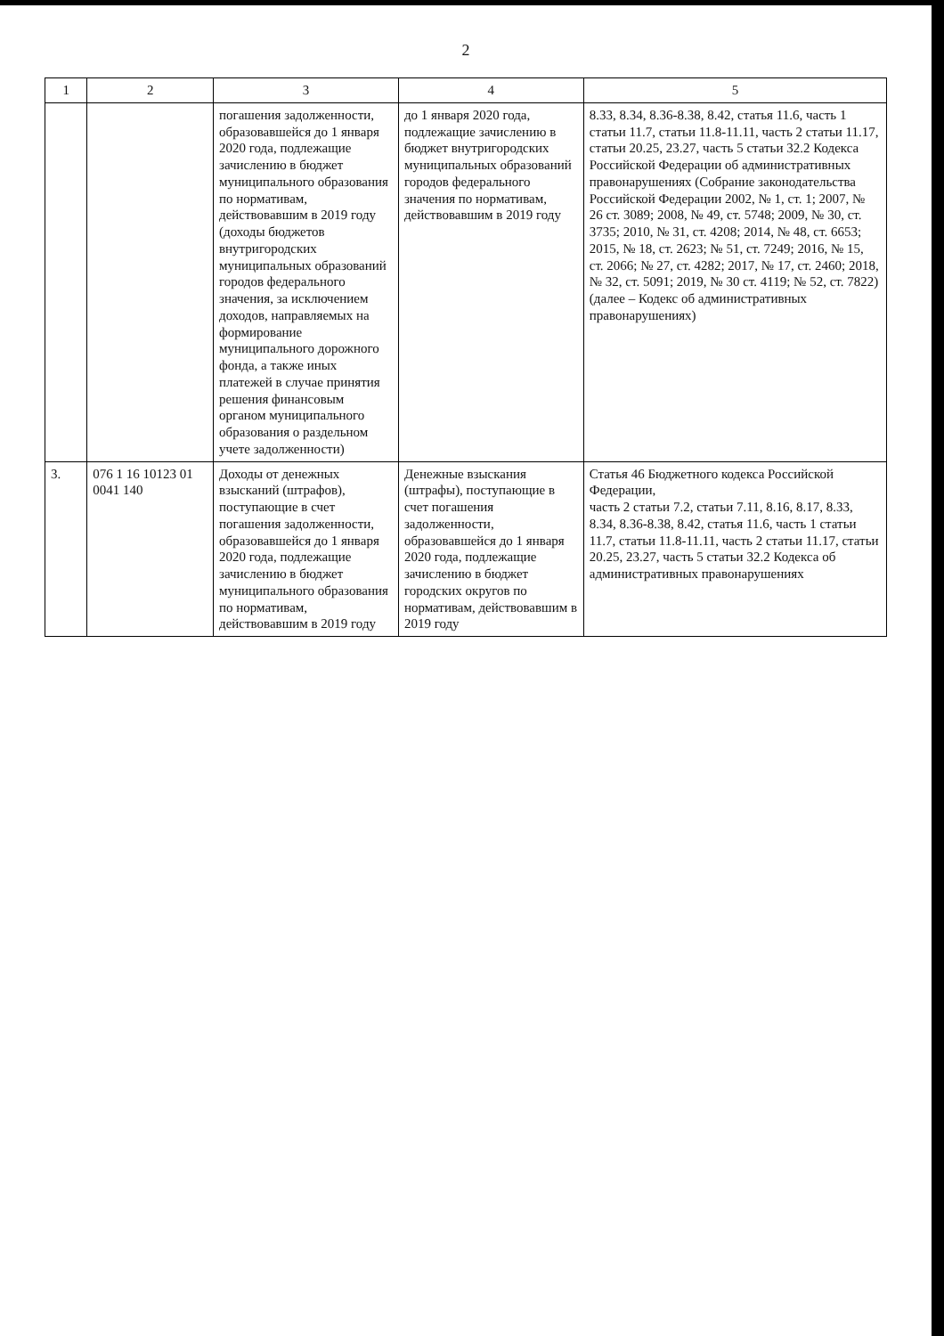2
| 1 | 2 | 3 | 4 | 5 |
| --- | --- | --- | --- | --- |
| | | погашения задолженности, образовавшейся до 1 января 2020 года, подлежащие зачислению в бюджет муниципального образования по нормативам, действовавшим в 2019 году (доходы бюджетов внутригородских муниципальных образований городов федерального значения, за исключением доходов, направляемых на формирование муниципального дорожного фонда, а также иных платежей в случае принятия решения финансовым органом муниципального образования о раздельном учете задолженности) | до 1 января 2020 года, подлежащие зачислению в бюджет внутригородских муниципальных образований городов федерального значения по нормативам, действовавшим в 2019 году | 8.33, 8.34, 8.36-8.38, 8.42, статья 11.6, часть 1 статьи 11.7, статьи 11.8-11.11, часть 2 статьи 11.17, статьи 20.25, 23.27, часть 5 статьи 32.2 Кодекса Российской Федерации об административных правонарушениях (Собрание законодательства Российской Федерации 2002, № 1, ст. 1; 2007, № 26 ст. 3089; 2008, № 49, ст. 5748; 2009, № 30, ст. 3735; 2010, № 31, ст. 4208; 2014, № 48, ст. 6653; 2015, № 18, ст. 2623; № 51, ст. 7249; 2016, № 15, ст. 2066; № 27, ст. 4282; 2017, № 17, ст. 2460; 2018, № 32, ст. 5091; 2019, № 30 ст. 4119; № 52, ст. 7822) (далее – Кодекс об административных правонарушениях) |
| 3. | 076 1 16 10123 01 0041 140 | Доходы от денежных взысканий (штрафов), поступающие в счет погашения задолженности, образовавшейся до 1 января 2020 года, подлежащие зачислению в бюджет муниципального образования по нормативам, действовавшим в 2019 году | Денежные взыскания (штрафы), поступающие в счет погашения задолженности, образовавшейся до 1 января 2020 года, подлежащие зачислению в бюджет городских округов по нормативам, действовавшим в 2019 году | Статья 46 Бюджетного кодекса Российской Федерации, часть 2 статьи 7.2, статьи 7.11, 8.16, 8.17, 8.33, 8.34, 8.36-8.38, 8.42, статья 11.6, часть 1 статьи 11.7, статьи 11.8-11.11, часть 2 статьи 11.17, статьи 20.25, 23.27, часть 5 статьи 32.2 Кодекса об административных правонарушениях |